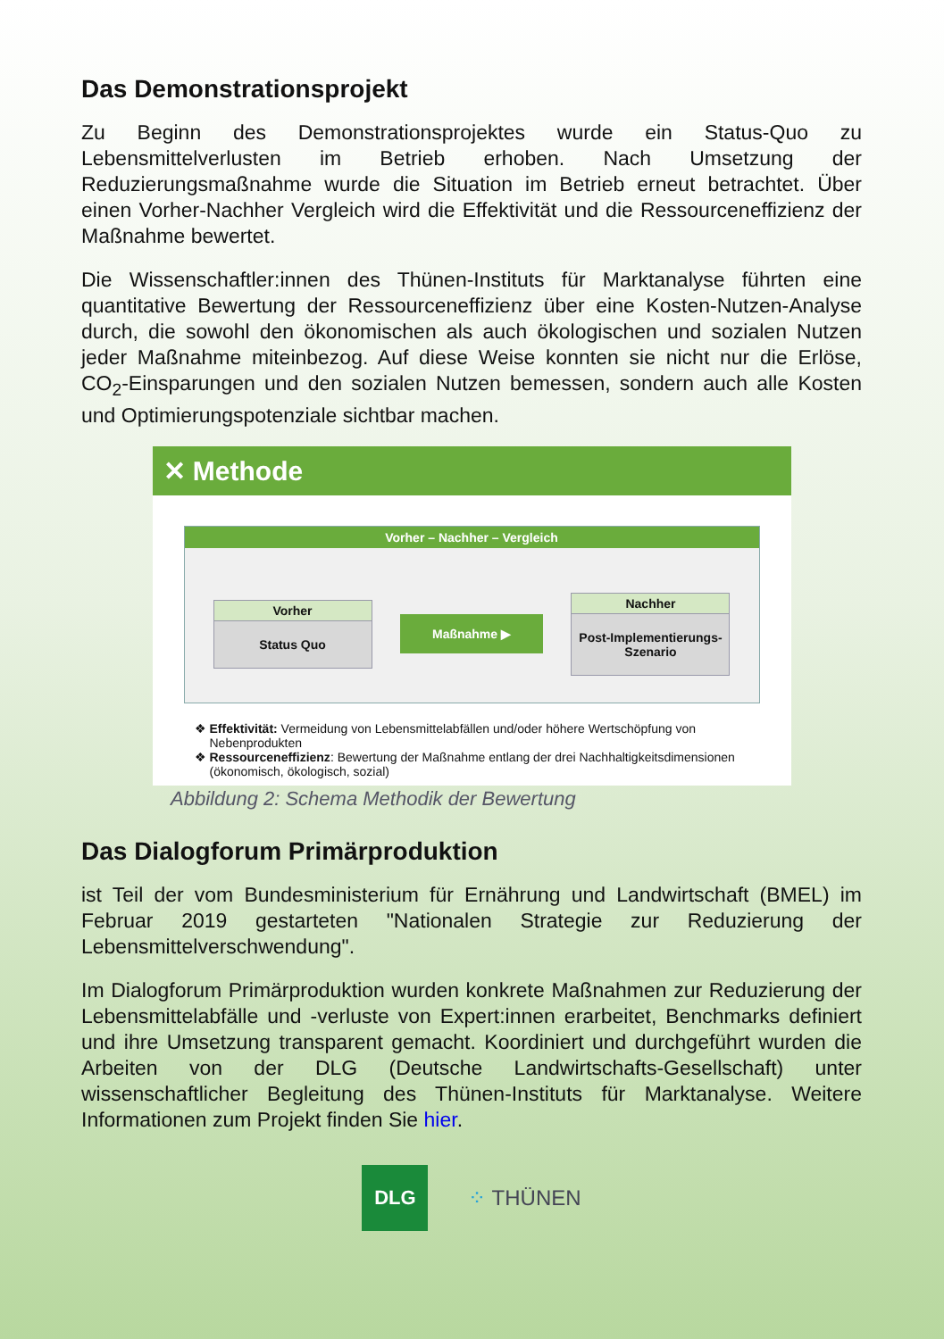Das Demonstrationsprojekt
Zu Beginn des Demonstrationsprojektes wurde ein Status-Quo zu Lebensmittelverlusten im Betrieb erhoben. Nach Umsetzung der Reduzierungsmaßnahme wurde die Situation im Betrieb erneut betrachtet. Über einen Vorher-Nachher Vergleich wird die Effektivität und die Ressourceneffizienz der Maßnahme bewertet.
Die Wissenschaftler:innen des Thünen-Instituts für Marktanalyse führten eine quantitative Bewertung der Ressourceneffizienz über eine Kosten-Nutzen-Analyse durch, die sowohl den ökonomischen als auch ökologischen und sozialen Nutzen jeder Maßnahme miteinbezog. Auf diese Weise konnten sie nicht nur die Erlöse, CO<sub>2</sub>-Einsparungen und den sozialen Nutzen bemessen, sondern auch alle Kosten und Optimierungspotenziale sichtbar machen.
✕ Methode
Vorher – Nachher – Vergleich
Vorher
Status Quo
Maßnahme ▶
Nachher
Post-Implementierungs-Szenario
Effektivität: Vermeidung von Lebensmittelabfällen und/oder höhere Wertschöpfung von Nebenprodukten
Ressourceneffizienz: Bewertung der Maßnahme entlang der drei Nachhaltigkeitsdimensionen (ökonomisch, ökologisch, sozial)
Abbildung 2: Schema Methodik der Bewertung
Das Dialogforum Primärproduktion
ist Teil der vom Bundesministerium für Ernährung und Landwirtschaft (BMEL) im Februar 2019 gestarteten "Nationalen Strategie zur Reduzierung der Lebensmittelverschwendung".
Im Dialogforum Primärproduktion wurden konkrete Maßnahmen zur Reduzierung der Lebensmittelabfälle und -verluste von Expert:innen erarbeitet, Benchmarks definiert und ihre Umsetzung transparent gemacht. Koordiniert und durchgeführt wurden die Arbeiten von der DLG (Deutsche Landwirtschafts-Gesellschaft) unter wissenschaftlicher Begleitung des Thünen-Instituts für Marktanalyse. Weitere Informationen zum Projekt finden Sie hier.
DLG
⁘ THÜNEN